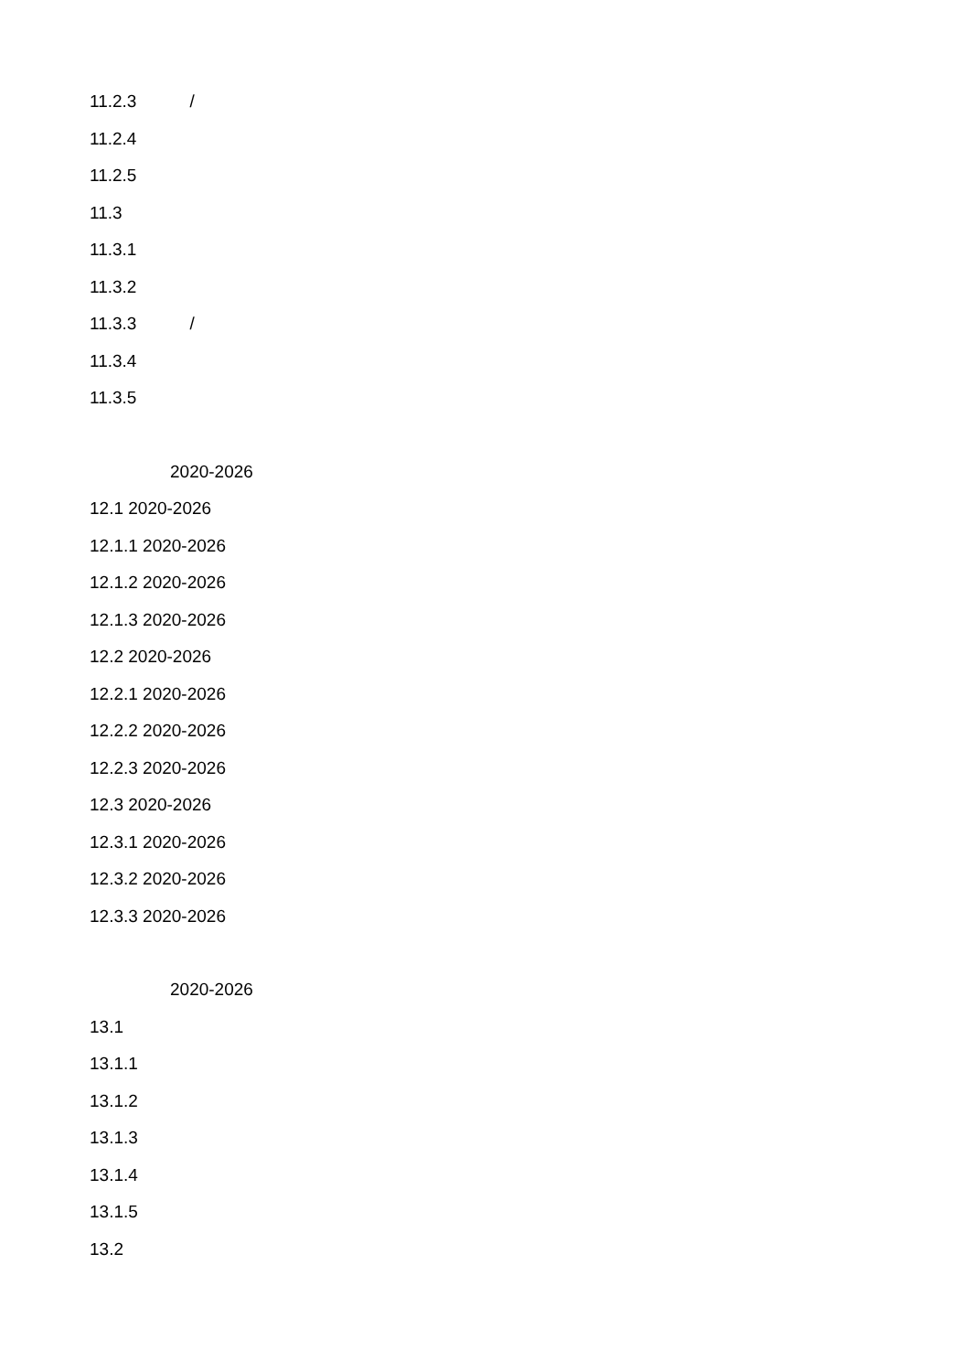11.2.3 /
11.2.4
11.2.5
11.3
11.3.1
11.3.2
11.3.3 /
11.3.4
11.3.5
2020-2026
12.1 2020-2026
12.1.1 2020-2026
12.1.2 2020-2026
12.1.3 2020-2026
12.2 2020-2026
12.2.1 2020-2026
12.2.2 2020-2026
12.2.3 2020-2026
12.3 2020-2026
12.3.1 2020-2026
12.3.2 2020-2026
12.3.3 2020-2026
2020-2026
13.1
13.1.1
13.1.2
13.1.3
13.1.4
13.1.5
13.2